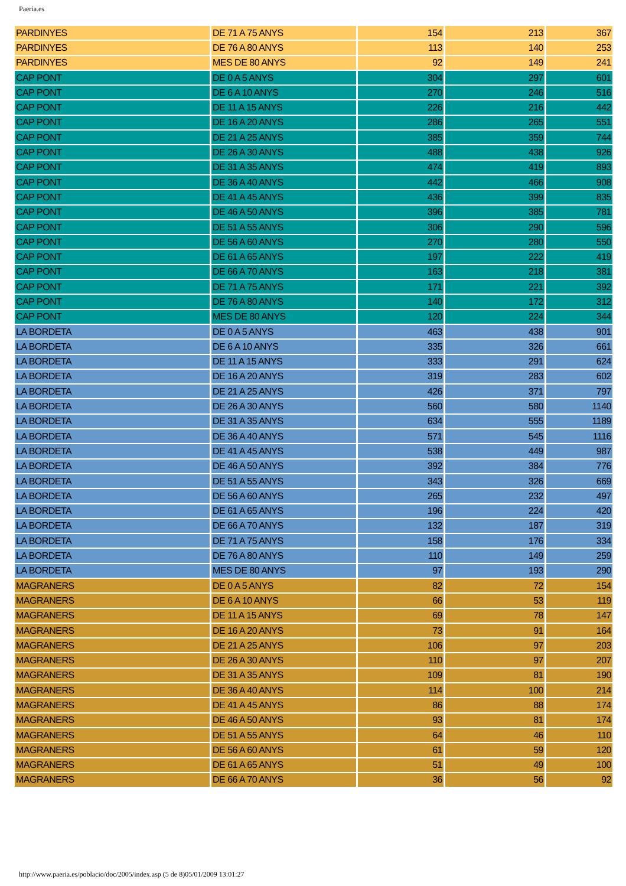Paeria.es
| PARDINYES | DE 71 A 75 ANYS | 154 | 213 | 367 |
| PARDINYES | DE 76 A 80 ANYS | 113 | 140 | 253 |
| PARDINYES | MES DE 80 ANYS | 92 | 149 | 241 |
| CAP PONT | DE 0 A 5 ANYS | 304 | 297 | 601 |
| CAP PONT | DE 6 A 10 ANYS | 270 | 246 | 516 |
| CAP PONT | DE 11 A 15 ANYS | 226 | 216 | 442 |
| CAP PONT | DE 16 A 20 ANYS | 286 | 265 | 551 |
| CAP PONT | DE 21 A 25 ANYS | 385 | 359 | 744 |
| CAP PONT | DE 26 A 30 ANYS | 488 | 438 | 926 |
| CAP PONT | DE 31 A 35 ANYS | 474 | 419 | 893 |
| CAP PONT | DE 36 A 40 ANYS | 442 | 466 | 908 |
| CAP PONT | DE 41 A 45 ANYS | 436 | 399 | 835 |
| CAP PONT | DE 46 A 50 ANYS | 396 | 385 | 781 |
| CAP PONT | DE 51 A 55 ANYS | 306 | 290 | 596 |
| CAP PONT | DE 56 A 60 ANYS | 270 | 280 | 550 |
| CAP PONT | DE 61 A 65 ANYS | 197 | 222 | 419 |
| CAP PONT | DE 66 A 70 ANYS | 163 | 218 | 381 |
| CAP PONT | DE 71 A 75 ANYS | 171 | 221 | 392 |
| CAP PONT | DE 76 A 80 ANYS | 140 | 172 | 312 |
| CAP PONT | MES DE 80 ANYS | 120 | 224 | 344 |
| LA BORDETA | DE 0 A 5 ANYS | 463 | 438 | 901 |
| LA BORDETA | DE 6 A 10 ANYS | 335 | 326 | 661 |
| LA BORDETA | DE 11 A 15 ANYS | 333 | 291 | 624 |
| LA BORDETA | DE 16 A 20 ANYS | 319 | 283 | 602 |
| LA BORDETA | DE 21 A 25 ANYS | 426 | 371 | 797 |
| LA BORDETA | DE 26 A 30 ANYS | 560 | 580 | 1140 |
| LA BORDETA | DE 31 A 35 ANYS | 634 | 555 | 1189 |
| LA BORDETA | DE 36 A 40 ANYS | 571 | 545 | 1116 |
| LA BORDETA | DE 41 A 45 ANYS | 538 | 449 | 987 |
| LA BORDETA | DE 46 A 50 ANYS | 392 | 384 | 776 |
| LA BORDETA | DE 51 A 55 ANYS | 343 | 326 | 669 |
| LA BORDETA | DE 56 A 60 ANYS | 265 | 232 | 497 |
| LA BORDETA | DE 61 A 65 ANYS | 196 | 224 | 420 |
| LA BORDETA | DE 66 A 70 ANYS | 132 | 187 | 319 |
| LA BORDETA | DE 71 A 75 ANYS | 158 | 176 | 334 |
| LA BORDETA | DE 76 A 80 ANYS | 110 | 149 | 259 |
| LA BORDETA | MES DE 80 ANYS | 97 | 193 | 290 |
| MAGRANERS | DE 0 A 5 ANYS | 82 | 72 | 154 |
| MAGRANERS | DE 6 A 10 ANYS | 66 | 53 | 119 |
| MAGRANERS | DE 11 A 15 ANYS | 69 | 78 | 147 |
| MAGRANERS | DE 16 A 20 ANYS | 73 | 91 | 164 |
| MAGRANERS | DE 21 A 25 ANYS | 106 | 97 | 203 |
| MAGRANERS | DE 26 A 30 ANYS | 110 | 97 | 207 |
| MAGRANERS | DE 31 A 35 ANYS | 109 | 81 | 190 |
| MAGRANERS | DE 36 A 40 ANYS | 114 | 100 | 214 |
| MAGRANERS | DE 41 A 45 ANYS | 86 | 88 | 174 |
| MAGRANERS | DE 46 A 50 ANYS | 93 | 81 | 174 |
| MAGRANERS | DE 51 A 55 ANYS | 64 | 46 | 110 |
| MAGRANERS | DE 56 A 60 ANYS | 61 | 59 | 120 |
| MAGRANERS | DE 61 A 65 ANYS | 51 | 49 | 100 |
| MAGRANERS | DE 66 A 70 ANYS | 36 | 56 | 92 |
http://www.paeria.es/poblacio/doc/2005/index.asp (5 de 8)05/01/2009 13:01:27